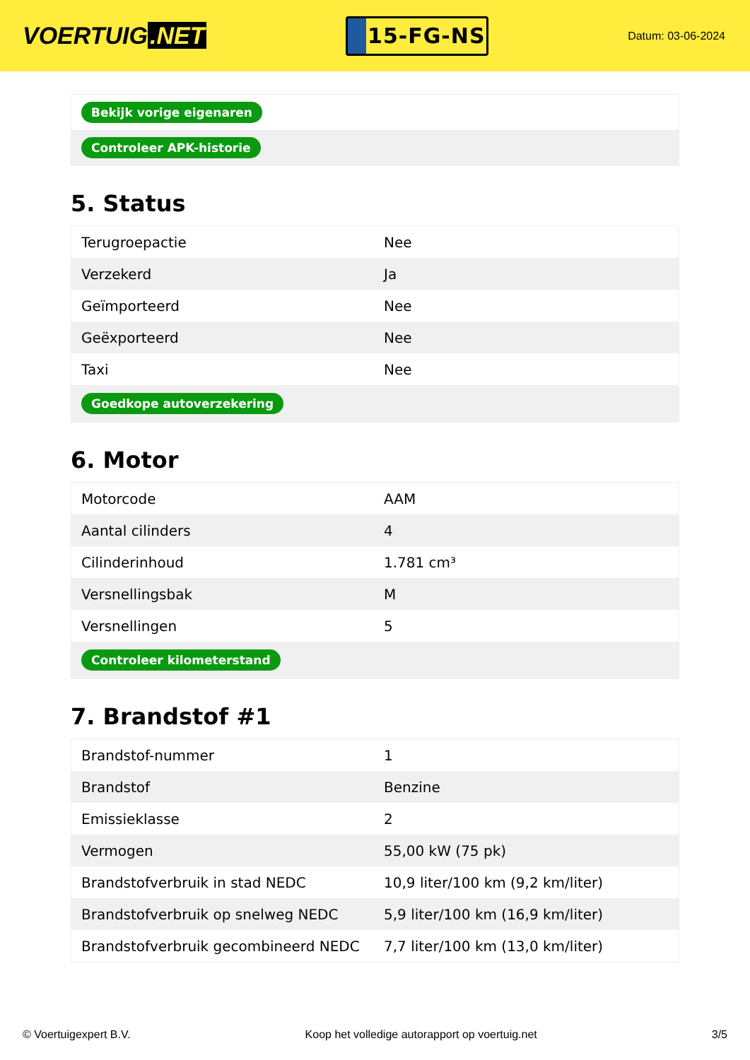VOERTUIG.NET
15-FG-NS
Datum: 03-06-2024
| Bekijk vorige eigenaren |
| Controleer APK-historie |
5. Status
| Terugroepactie | Nee |
| Verzekerd | Ja |
| Geïmporteerd | Nee |
| Geëxporteerd | Nee |
| Taxi | Nee |
| Goedkope autoverzekering | |
6. Motor
| Motorcode | AAM |
| Aantal cilinders | 4 |
| Cilinderinhoud | 1.781 cm³ |
| Versnellingsbak | M |
| Versnellingen | 5 |
| Controleer kilometerstand | |
7. Brandstof #1
| Brandstof-nummer | 1 |
| Brandstof | Benzine |
| Emissieklasse | 2 |
| Vermogen | 55,00 kW (75 pk) |
| Brandstofverbruik in stad NEDC | 10,9 liter/100 km (9,2 km/liter) |
| Brandstofverbruik op snelweg NEDC | 5,9 liter/100 km (16,9 km/liter) |
| Brandstofverbruik gecombineerd NEDC | 7,7 liter/100 km (13,0 km/liter) |
© Voertuigexpert B.V. Koop het volledige autorapport op voertuig.net 3/5